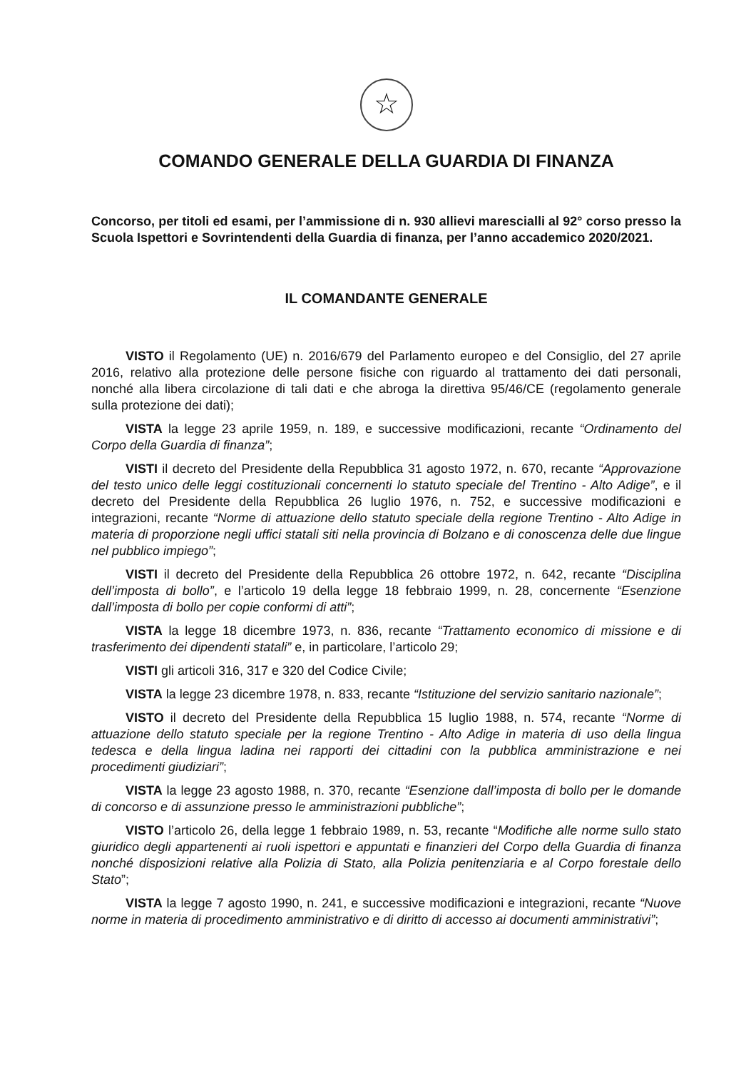☆
COMANDO GENERALE DELLA GUARDIA DI FINANZA
Concorso, per titoli ed esami, per l’ammissione di n. 930 allievi marescialli al 92° corso presso la Scuola Ispettori e Sovrintendenti della Guardia di finanza, per l’anno accademico 2020/2021.
IL COMANDANTE GENERALE
VISTO il Regolamento (UE) n. 2016/679 del Parlamento europeo e del Consiglio, del 27 aprile 2016, relativo alla protezione delle persone fisiche con riguardo al trattamento dei dati personali, nonché alla libera circolazione di tali dati e che abroga la direttiva 95/46/CE (regolamento generale sulla protezione dei dati);
VISTA la legge 23 aprile 1959, n. 189, e successive modificazioni, recante “Ordinamento del Corpo della Guardia di finanza”;
VISTI il decreto del Presidente della Repubblica 31 agosto 1972, n. 670, recante “Approvazione del testo unico delle leggi costituzionali concernenti lo statuto speciale del Trentino - Alto Adige”, e il decreto del Presidente della Repubblica 26 luglio 1976, n. 752, e successive modificazioni e integrazioni, recante “Norme di attuazione dello statuto speciale della regione Trentino - Alto Adige in materia di proporzione negli uffici statali siti nella provincia di Bolzano e di conoscenza delle due lingue nel pubblico impiego”;
VISTI il decreto del Presidente della Repubblica 26 ottobre 1972, n. 642, recante “Disciplina dell’imposta di bollo”, e l’articolo 19 della legge 18 febbraio 1999, n. 28, concernente “Esenzione dall’imposta di bollo per copie conformi di atti”;
VISTA la legge 18 dicembre 1973, n. 836, recante “Trattamento economico di missione e di trasferimento dei dipendenti statali” e, in particolare, l’articolo 29;
VISTI gli articoli 316, 317 e 320 del Codice Civile;
VISTA la legge 23 dicembre 1978, n. 833, recante “Istituzione del servizio sanitario nazionale”;
VISTO il decreto del Presidente della Repubblica 15 luglio 1988, n. 574, recante “Norme di attuazione dello statuto speciale per la regione Trentino - Alto Adige in materia di uso della lingua tedesca e della lingua ladina nei rapporti dei cittadini con la pubblica amministrazione e nei procedimenti giudiziari”;
VISTA la legge 23 agosto 1988, n. 370, recante “Esenzione dall’imposta di bollo per le domande di concorso e di assunzione presso le amministrazioni pubbliche”;
VISTO l’articolo 26, della legge 1 febbraio 1989, n. 53, recante “Modifiche alle norme sullo stato giuridico degli appartenenti ai ruoli ispettori e appuntati e finanzieri del Corpo della Guardia di finanza nonché disposizioni relative alla Polizia di Stato, alla Polizia penitenziaria e al Corpo forestale dello Stato”;
VISTA la legge 7 agosto 1990, n. 241, e successive modificazioni e integrazioni, recante “Nuove norme in materia di procedimento amministrativo e di diritto di accesso ai documenti amministrativi”;